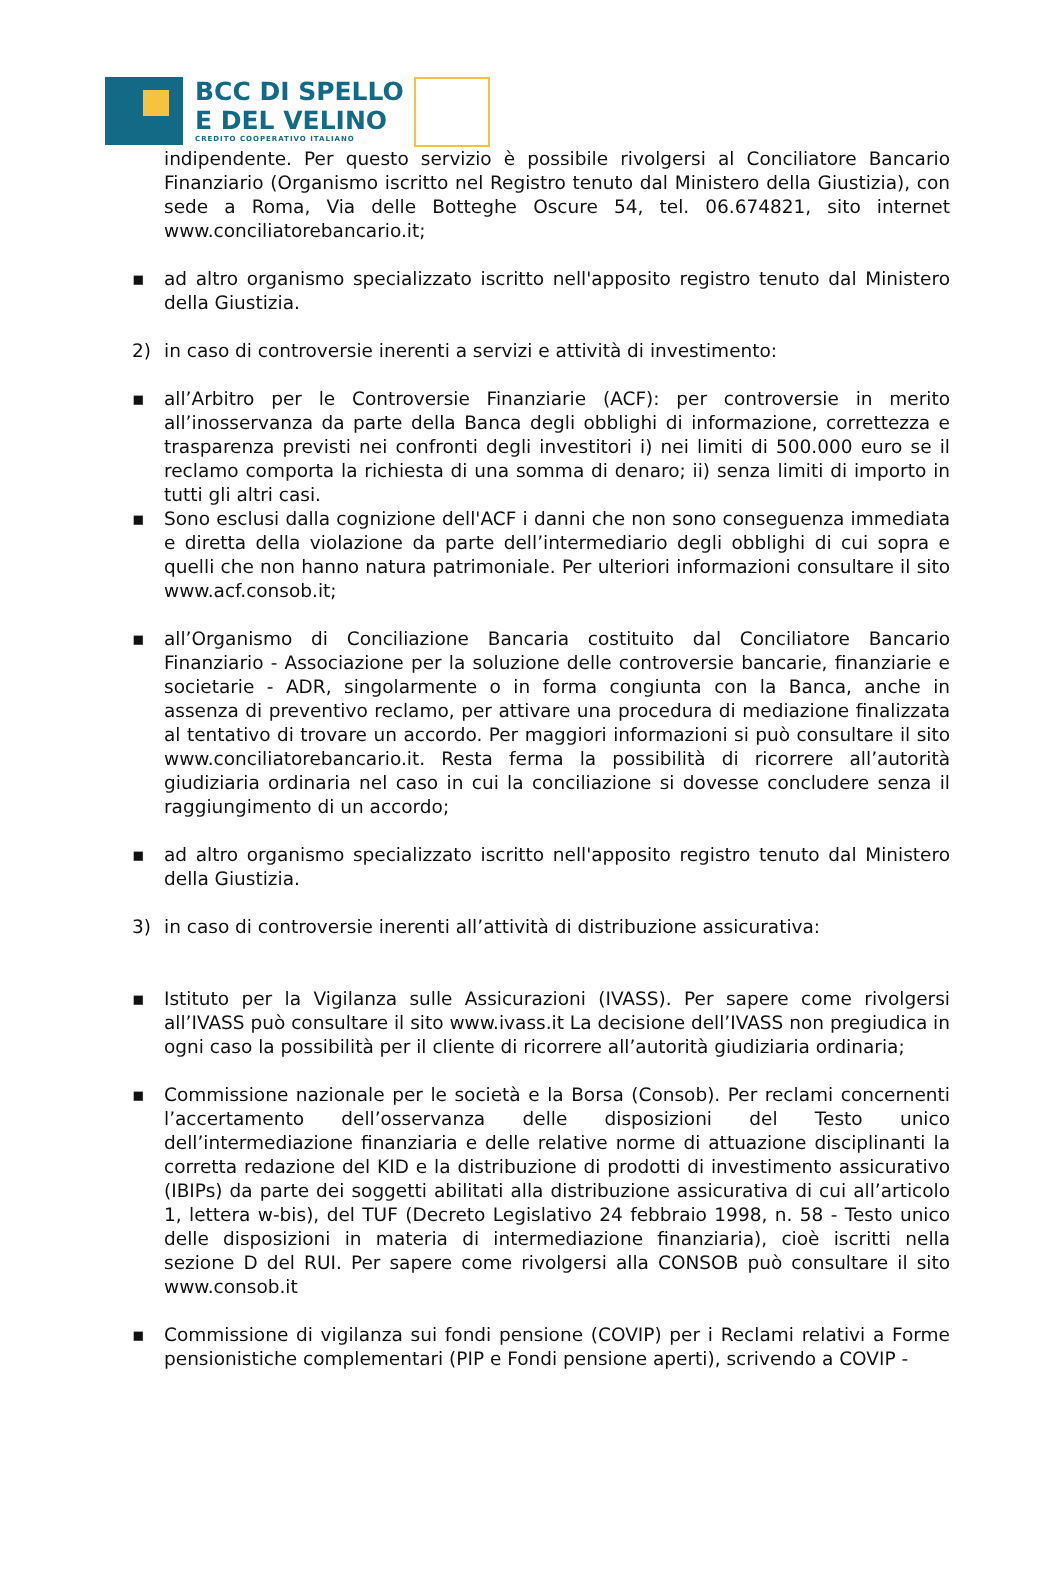BCC DI SPELLO
E DEL VELINO
CREDITO COOPERATIVO ITALIANO
indipendente. Per questo servizio è possibile rivolgersi al Conciliatore Bancario Finanziario (Organismo iscritto nel Registro tenuto dal Ministero della Giustizia), con sede a Roma, Via delle Botteghe Oscure 54, tel. 06.674821, sito internet www.conciliatorebancario.it;
▪ ad altro organismo specializzato iscritto nell'apposito registro tenuto dal Ministero della Giustizia.
2) in caso di controversie inerenti a servizi e attività di investimento:
▪ all’Arbitro per le Controversie Finanziarie (ACF): per controversie in merito all’inosservanza da parte della Banca degli obblighi di informazione, correttezza e trasparenza previsti nei confronti degli investitori i) nei limiti di 500.000 euro se il reclamo comporta la richiesta di una somma di denaro; ii) senza limiti di importo in tutti gli altri casi.
▪ Sono esclusi dalla cognizione dell'ACF i danni che non sono conseguenza immediata e diretta della violazione da parte dell’intermediario degli obblighi di cui sopra e quelli che non hanno natura patrimoniale. Per ulteriori informazioni consultare il sito www.acf.consob.it;
▪ all’Organismo di Conciliazione Bancaria costituito dal Conciliatore Bancario Finanziario - Associazione per la soluzione delle controversie bancarie, finanziarie e societarie - ADR, singolarmente o in forma congiunta con la Banca, anche in assenza di preventivo reclamo, per attivare una procedura di mediazione finalizzata al tentativo di trovare un accordo. Per maggiori informazioni si può consultare il sito www.conciliatorebancario.it. Resta ferma la possibilità di ricorrere all’autorità giudiziaria ordinaria nel caso in cui la conciliazione si dovesse concludere senza il raggiungimento di un accordo;
▪ ad altro organismo specializzato iscritto nell'apposito registro tenuto dal Ministero della Giustizia.
3) in caso di controversie inerenti all’attività di distribuzione assicurativa:
▪ Istituto per la Vigilanza sulle Assicurazioni (IVASS). Per sapere come rivolgersi all’IVASS può consultare il sito www.ivass.it La decisione dell’IVASS non pregiudica in ogni caso la possibilità per il cliente di ricorrere all’autorità giudiziaria ordinaria;
▪ Commissione nazionale per le società e la Borsa (Consob). Per reclami concernenti l’accertamento dell’osservanza delle disposizioni del Testo unico dell’intermediazione finanziaria e delle relative norme di attuazione disciplinanti la corretta redazione del KID e la distribuzione di prodotti di investimento assicurativo (IBIPs) da parte dei soggetti abilitati alla distribuzione assicurativa di cui all’articolo 1, lettera w-bis), del TUF (Decreto Legislativo 24 febbraio 1998, n. 58 - Testo unico delle disposizioni in materia di intermediazione finanziaria), cioè iscritti nella sezione D del RUI. Per sapere come rivolgersi alla CONSOB può consultare il sito www.consob.it
▪ Commissione di vigilanza sui fondi pensione (COVIP) per i Reclami relativi a Forme pensionistiche complementari (PIP e Fondi pensione aperti), scrivendo a COVIP -